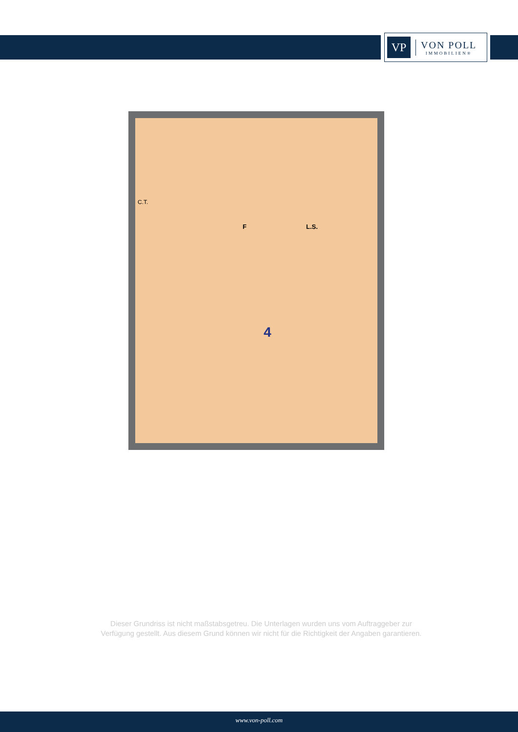VP
VON POLL
IMMOBILIEN®
C.T.
F L.S.
4
Dieser Grundriss ist nicht maßstabsgetreu. Die Unterlagen wurden uns vom Auftraggeber zur Verfügung gestellt. Aus diesem Grund können wir nicht für die Richtigkeit der Angaben garantieren.
www.von-poll.com